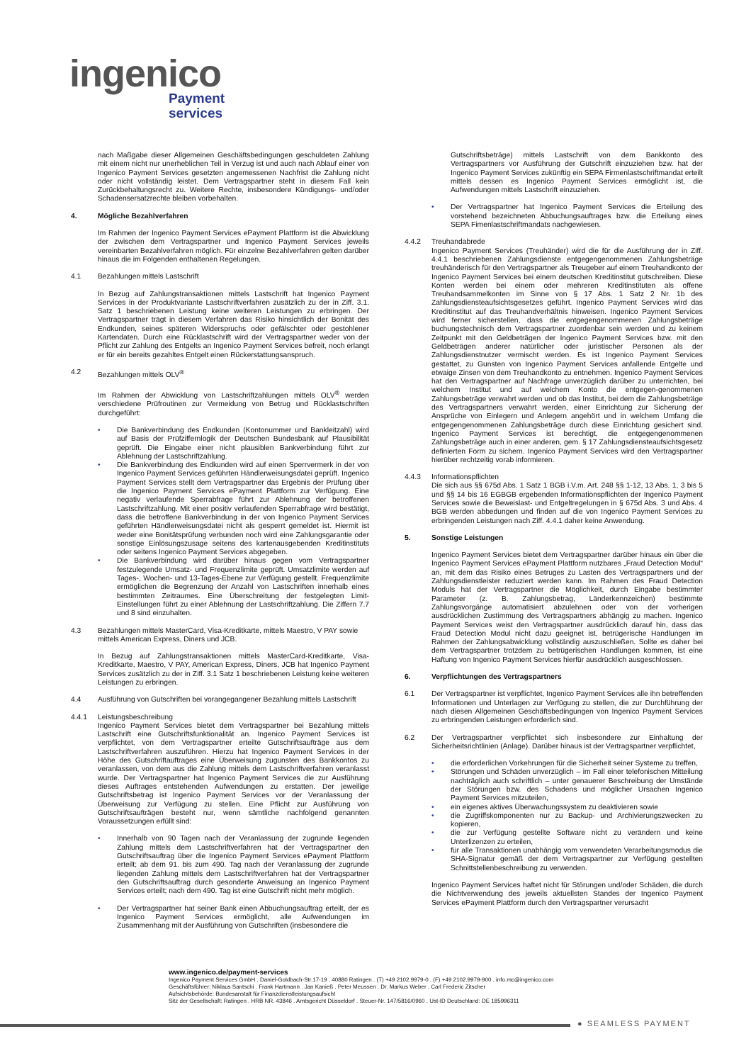ingenico
Payment
services
nach Maßgabe dieser Allgemeinen Geschäftsbedingungen geschuldeten Zahlung mit einem nicht nur unerheblichen Teil in Verzug ist und auch nach Ablauf einer von Ingenico Payment Services gesetzten angemessenen Nachfrist die Zahlung nicht oder nicht vollständig leistet. Dem Vertragspartner steht in diesem Fall kein Zurückbehaltungsrecht zu. Weitere Rechte, insbesondere Kündigungs- und/oder Schadensersatzrechte bleiben vorbehalten.
4. Mögliche Bezahlverfahren
Im Rahmen der Ingenico Payment Services ePayment Plattform ist die Abwicklung der zwischen dem Vertragspartner und Ingenico Payment Services jeweils vereinbarten Bezahlverfahren möglich. Für einzelne Bezahlverfahren gelten darüber hinaus die im Folgenden enthaltenen Regelungen.
4.1 Bezahlungen mittels Lastschrift
In Bezug auf Zahlungstransaktionen mittels Lastschrift hat Ingenico Payment Services in der Produktvariante Lastschriftverfahren zusätzlich zu der in Ziff. 3.1. Satz 1 beschriebenen Leistung keine weiteren Leistungen zu erbringen. Der Vertragspartner trägt in diesem Verfahren das Risiko hinsichtlich der Bonität des Endkunden, seines späteren Widerspruchs oder gefälschter oder gestohlener Kartendaten. Durch eine Rücklastschrift wird der Vertragspartner weder von der Pflicht zur Zahlung des Entgelts an Ingenico Payment Services befreit, noch erlangt er für ein bereits gezahltes Entgelt einen Rückerstattungsanspruch.
4.2 Bezahlungen mittels OLV<sup>®</sup>
Im Rahmen der Abwicklung von Lastschriftzahlungen mittels OLV<sup>®</sup> werden verschiedene Prüfroutinen zur Vermeidung von Betrug und Rücklastschriften durchgeführt:
Die Bankverbindung des Endkunden (Kontonummer und Bankleitzahl) wird auf Basis der Prüfziffernlogik der Deutschen Bundesbank auf Plausibilität geprüft. Die Eingabe einer nicht plausiblen Bankverbindung führt zur Ablehnung der Lastschriftzahlung.
Die Bankverbindung des Endkunden wird auf einen Sperrvermerk in der von Ingenico Payment Services geführten Händlerweisungsdatei geprüft. Ingenico Payment Services stellt dem Vertragspartner das Ergebnis der Prüfung über die Ingenico Payment Services ePayment Plattform zur Verfügung. Eine negativ verlaufende Sperrabfrage führt zur Ablehnung der betroffenen Lastschriftzahlung. Mit einer positiv verlaufenden Sperrabfrage wird bestätigt, dass die betroffene Bankverbindung in der von Ingenico Payment Services geführten Händlerweisungsdatei nicht als gesperrt gemeldet ist. Hiermit ist weder eine Bonitätsprüfung verbunden noch wird eine Zahlungsgarantie oder sonstige Einlösungszusage seitens des kartenausgebenden Kreditinstituts oder seitens Ingenico Payment Services abgegeben.
Die Bankverbindung wird darüber hinaus gegen vom Vertragspartner festzulegende Umsatz- und Frequenzlimite geprüft. Umsatzlimite werden auf Tages-, Wochen- und 13-Tages-Ebene zur Verfügung gestellt. Frequenzlimite ermöglichen die Begrenzung der Anzahl von Lastschriften innerhalb eines bestimmten Zeitraumes. Eine Überschreitung der festgelegten Limit-Einstellungen führt zu einer Ablehnung der Lastschriftzahlung. Die Ziffern 7.7 und 8 sind einzuhalten.
4.3 Bezahlungen mittels MasterCard, Visa-Kreditkarte, mittels Maestro, V PAY sowie mittels American Express, Diners und JCB.
In Bezug auf Zahlungstransaktionen mittels MasterCard-Kreditkarte, Visa-Kreditkarte, Maestro, V PAY, American Express, Diners, JCB hat Ingenico Payment Services zusätzlich zu der in Ziff. 3.1 Satz 1 beschriebenen Leistung keine weiteren Leistungen zu erbringen.
4.4 Ausführung von Gutschriften bei vorangegangener Bezahlung mittels Lastschrift
4.4.1 Leistungsbeschreibung
Ingenico Payment Services bietet dem Vertragspartner bei Bezahlung mittels Lastschrift eine Gutschriftsfunktionalität an. Ingenico Payment Services ist verpflichtet, von dem Vertragspartner erteilte Gutschriftsaufträge aus dem Lastschriftverfahren auszuführen. Hierzu hat Ingenico Payment Services in der Höhe des Gutschriftauftrages eine Überweisung zugunsten des Bankkontos zu veranlassen, von dem aus die Zahlung mittels dem Lastschriftverfahren veranlasst wurde. Der Vertragspartner hat Ingenico Payment Services die zur Ausführung dieses Auftrages entstehenden Aufwendungen zu erstatten. Der jeweilige Gutschriftsbetrag ist Ingenico Payment Services vor der Veranlassung der Überweisung zur Verfügung zu stellen. Eine Pflicht zur Ausführung von Gutschriftsaufträgen besteht nur, wenn sämtliche nachfolgend genannten Voraussetzungen erfüllt sind:
Innerhalb von 90 Tagen nach der Veranlassung der zugrunde liegenden Zahlung mittels dem Lastschriftverfahren hat der Vertragspartner den Gutschriftsauftrag über die Ingenico Payment Services ePayment Plattform erteilt; ab dem 91. bis zum 490. Tag nach der Veranlassung der zugrunde liegenden Zahlung mittels dem Lastschriftverfahren hat der Vertragspartner den Gutschriftsauftrag durch gesonderte Anweisung an Ingenico Payment Services erteilt; nach dem 490. Tag ist eine Gutschrift nicht mehr möglich.
Der Vertragspartner hat seiner Bank einen Abbuchungsauftrag erteilt, der es Ingenico Payment Services ermöglicht, alle Aufwendungen im Zusammenhang mit der Ausführung von Gutschriften (insbesondere die
Gutschriftsbeträge) mittels Lastschrift von dem Bankkonto des Vertragspartners vor Ausführung der Gutschrift einzuziehen bzw. hat der Ingenico Payment Services zukünftig ein SEPA Firmenlastschriftmandat erteilt mittels dessen es Ingenico Payment Services ermöglicht ist, die Aufwendungen mittels Lastschrift einzuziehen.
Der Vertragspartner hat Ingenico Payment Services die Erteilung des vorstehend bezeichneten Abbuchungsauftrages bzw. die Erteilung eines SEPA Fimenlastschriftmandats nachgewiesen.
4.4.2 Treuhandabrede
Ingenico Payment Services (Treuhänder) wird die für die Ausführung der in Ziff. 4.4.1 beschriebenen Zahlungsdienste entgegengenommenen Zahlungsbeträge treuhänderisch für den Vertragspartner als Treugeber auf einem Treuhandkonto der Ingenico Payment Services bei einem deutschen Kreditinstitut gutschreiben. Diese Konten werden bei einem oder mehreren Kreditinstituten als offene Treuhandsammelkonten im Sinne von § 17 Abs. 1 Satz 2 Nr. 1b des Zahlungsdiensteaufsichtsgesetzes geführt. Ingenico Payment Services wird das Kreditinstitut auf das Treuhandverhältnis hinweisen. Ingenico Payment Services wird ferner sicherstellen, dass die entgegengenommenen Zahlungsbeträge buchungstechnisch dem Vertragspartner zuordenbar sein werden und zu keinem Zeitpunkt mit den Geldbeträgen der Ingenico Payment Services bzw. mit den Geldbeträgen anderer natürlicher oder juristischer Personen als der Zahlungsdienstnutzer vermischt werden. Es ist Ingenico Payment Services gestattet, zu Gunsten von Ingenico Payment Services anfallende Entgelte und etwaige Zinsen von dem Treuhandkonto zu entnehmen. Ingenico Payment Services hat den Vertragspartner auf Nachfrage unverzüglich darüber zu unterrichten, bei welchem Institut und auf welchem Konto die entgegen-genommenen Zahlungsbeträge verwahrt werden und ob das Institut, bei dem die Zahlungsbeträge des Vertragspartners verwahrt werden, einer Einrichtung zur Sicherung der Ansprüche von Einlegern und Anlegern angehört und in welchem Umfang die entgegengenommenen Zahlungsbeträge durch diese Einrichtung gesichert sind. Ingenico Payment Services ist berechtigt, die entgegengenommenen Zahlungsbeträge auch in einer anderen, gem. § 17 Zahlungsdiensteaufsichtsgesetz definierten Form zu sichern. Ingenico Payment Services wird den Vertragspartner hierüber rechtzeitig vorab informieren.
4.4.3 Informationspflichten
Die sich aus §§ 675d Abs. 1 Satz 1 BGB i.V.m. Art. 248 §§ 1-12, 13 Abs. 1, 3 bis 5 und §§ 14 bis 16 EGBGB ergebenden Informationspflichten der Ingenico Payment Services sowie die Beweislast- und Entgeltregelungen in § 675d Abs. 3 und Abs. 4 BGB werden abbedungen und finden auf die von Ingenico Payment Services zu erbringenden Leistungen nach Ziff. 4.4.1 daher keine Anwendung.
5. Sonstige Leistungen
Ingenico Payment Services bietet dem Vertragspartner darüber hinaus ein über die Ingenico Payment Services ePayment Plattform nutzbares „Fraud Detection Modul“ an, mit dem das Risiko eines Betruges zu Lasten des Vertragspartners und der Zahlungsdienstleister reduziert werden kann. Im Rahmen des Fraud Detection Moduls hat der Vertragspartner die Möglichkeit, durch Eingabe bestimmter Parameter (z. B. Zahlungsbetrag, Länderkennzeichen) bestimmte Zahlungsvorgänge automatisiert abzulehnen oder von der vorherigen ausdrücklichen Zustimmung des Vertragspartners abhängig zu machen. Ingenico Payment Services weist den Vertragspartner ausdrücklich darauf hin, dass das Fraud Detection Modul nicht dazu geeignet ist, betrügerische Handlungen im Rahmen der Zahlungsabwicklung vollständig auszuschließen. Sollte es daher bei dem Vertragspartner trotzdem zu betrügerischen Handlungen kommen, ist eine Haftung von Ingenico Payment Services hierfür ausdrücklich ausgeschlossen.
6. Verpflichtungen des Vertragspartners
6.1 Der Vertragspartner ist verpflichtet, Ingenico Payment Services alle ihn betreffenden Informationen und Unterlagen zur Verfügung zu stellen, die zur Durchführung der nach diesen Allgemeinen Geschäftsbedingungen von Ingenico Payment Services zu erbringenden Leistungen erforderlich sind.
6.2 Der Vertragspartner verpflichtet sich insbesondere zur Einhaltung der Sicherheitsrichtlinien (Anlage). Darüber hinaus ist der Vertragspartner verpflichtet,
die erforderlichen Vorkehrungen für die Sicherheit seiner Systeme zu treffen,
Störungen und Schäden unverzüglich – im Fall einer telefonischen Mitteilung nachträglich auch schriftlich – unter genauerer Beschreibung der Umstände der Störungen bzw. des Schadens und möglicher Ursachen Ingenico Payment Services mitzuteilen,
ein eigenes aktives Überwachungssystem zu deaktivieren sowie
die Zugriffskomponenten nur zu Backup- und Archivierungszwecken zu kopieren,
die zur Verfügung gestellte Software nicht zu verändern und keine Unterlizenzen zu erteilen,
für alle Transaktionen unabhängig vom verwendeten Verarbeitungsmodus die SHA-Signatur gemäß der dem Vertragspartner zur Verfügung gestellten Schnittstellenbeschreibung zu verwenden.
Ingenico Payment Services haftet nicht für Störungen und/oder Schäden, die durch die Nichtverwendung des jeweils aktuellsten Standes der Ingenico Payment Services ePayment Plattform durch den Vertragspartner verursacht
www.ingenico.de/payment-services
Ingenico Payment Services GmbH . Daniel-Goldbach-Str.17-19 . 40880 Ratingen . (T) +49 2102.9979-0 . (F) +49 2102.9979-900 . info.mc@ingenico.com
Geschäftsführer: Niklaus Santschi . Frank Hartmann . Jan Kanieß . Peter Meussen . Dr. Markus Weber . Carl Frederic Zitscher
Aufsichtsbehörde: Bundesanstalt für Finanzdienstleistungsaufsicht
Sitz der Gesellschaft: Ratingen . HRB NR. 43846 . Amtsgericht Düsseldorf . Steuer-Nr. 147/5816/0960 . Ust-ID Deutschland: DE 185996311
● SEAMLESS PAYMENT